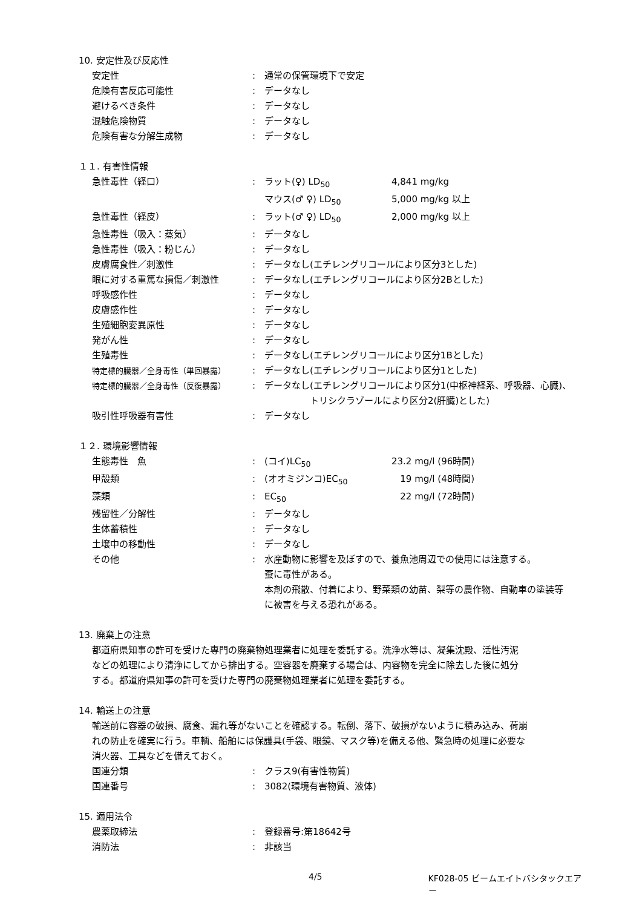10. 安定性及び反応性
| 安定性 | : | 通常の保管環境下で安定 |
| 危険有害反応可能性 | : | データなし |
| 避けるべき条件 | : | データなし |
| 混触危険物質 | : | データなし |
| 危険有害な分解生成物 | : | データなし |
１１. 有害性情報
| 急性毒性（経口） | : | ラット(♀) LD<sub>50</sub> | 4,841 mg/kg |
| | | マウス(♂ ♀) LD<sub>50</sub> | 5,000 mg/kg 以上 |
| 急性毒性（経皮） | : | ラット(♂ ♀) LD<sub>50</sub> | 2,000 mg/kg 以上 |
| 急性毒性（吸入：蒸気） | : | データなし | |
| 急性毒性（吸入：粉じん） | : | データなし | |
| 皮膚腐食性／刺激性 | : | データなし(エチレングリコールにより区分3とした) | |
| 眼に対する重篤な損傷／刺激性 | : | データなし(エチレングリコールにより区分2Bとした) | |
| 呼吸感作性 | : | データなし | |
| 皮膚感作性 | : | データなし | |
| 生殖細胞変異原性 | : | データなし | |
| 発がん性 | : | データなし | |
| 生殖毒性 | : | データなし(エチレングリコールにより区分1Bとした) | |
| 特定標的臓器／全身毒性（単回暴露） | : | データなし(エチレングリコールにより区分1とした) | |
| 特定標的臓器／全身毒性（反復暴露） | : | データなし(エチレングリコールにより区分1(中枢神経系、呼吸器、心臓)、 トリシクラゾールにより区分2(肝臓)とした) | |
| 吸引性呼吸器有害性 | : | データなし | |
１２. 環境影響情報
| 生態毒性 魚 | : | (コイ)LC<sub>50</sub> | 23.2 mg/l (96時間) |
| 甲殻類 | : | (オオミジンコ)EC<sub>50</sub> | 19 mg/l (48時間) |
| 藻類 | : | EC<sub>50</sub> | 22 mg/l (72時間) |
| 残留性／分解性 | : | データなし | |
| 生体蓄積性 | : | データなし | |
| 土壌中の移動性 | : | データなし | |
| その他 | : | 水産動物に影響を及ぼすので、養魚池周辺での使用には注意する。 蚕に毒性がある。 本剤の飛散、付着により、野菜類の幼苗、梨等の農作物、自動車の塗装等 に被害を与える恐れがある。 | |
13. 廃棄上の注意
都道府県知事の許可を受けた専門の廃棄物処理業者に処理を委託する。洗浄水等は、凝集沈殿、活性汚泥
などの処理により清浄にしてから排出する。空容器を廃棄する場合は、内容物を完全に除去した後に処分
する。都道府県知事の許可を受けた専門の廃棄物処理業者に処理を委託する。
14. 輸送上の注意
輸送前に容器の破損、腐食、漏れ等がないことを確認する。転倒、落下、破損がないように積み込み、荷崩
れの防止を確実に行う。車輌、船舶には保護具(手袋、眼鏡、マスク等)を備える他、緊急時の処理に必要な
消火器、工具などを備えておく。
| 国連分類 | : | クラス9(有害性物質) |
| 国連番号 | : | 3082(環境有害物質、液体) |
15. 適用法令
| 農薬取締法 | : | 登録番号:第18642号 |
| 消防法 | : | 非該当 |
4/5 KF028-05 ビームエイトバシタックエアー